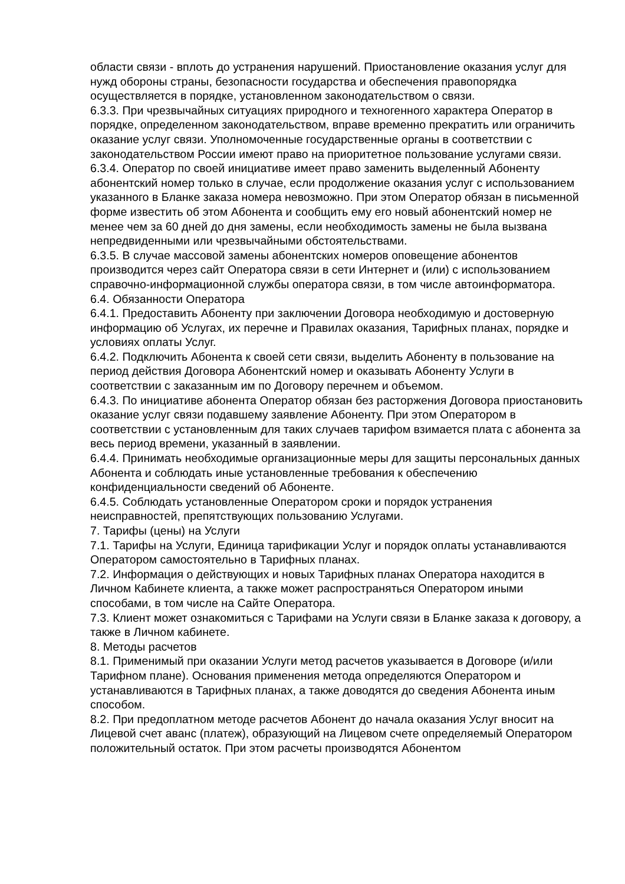области связи - вплоть до устранения нарушений. Приостановление оказания услуг для нужд обороны страны, безопасности государства и обеспечения правопорядка осуществляется в порядке, установленном законодательством о связи.
6.3.3. При чрезвычайных ситуациях природного и техногенного характера Оператор в порядке, определенном законодательством, вправе временно прекратить или ограничить оказание услуг связи. Уполномоченные государственные органы в соответствии с законодательством России имеют право на приоритетное пользование услугами связи.
6.3.4. Оператор по своей инициативе имеет право заменить выделенный Абоненту абонентский номер только в случае, если продолжение оказания услуг с использованием указанного в Бланке заказа номера невозможно. При этом Оператор обязан в письменной форме известить об этом Абонента и сообщить ему его новый абонентский номер не менее чем за 60 дней до дня замены, если необходимость замены не была вызвана непредвиденными или чрезвычайными обстоятельствами.
6.3.5. В случае массовой замены абонентских номеров оповещение абонентов производится через сайт Оператора связи в сети Интернет и (или) с использованием справочно-информационной службы оператора связи, в том числе автоинформатора.
6.4. Обязанности Оператора
6.4.1. Предоставить Абоненту при заключении Договора необходимую и достоверную информацию об Услугах, их перечне и Правилах оказания, Тарифных планах, порядке и условиях оплаты Услуг.
6.4.2. Подключить Абонента к своей сети связи, выделить Абоненту в пользование на период действия Договора Абонентский номер и оказывать Абоненту Услуги в соответствии с заказанным им по Договору перечнем и объемом.
6.4.3. По инициативе абонента Оператор обязан без расторжения Договора приостановить оказание услуг связи подавшему заявление Абоненту. При этом Оператором в соответствии с установленным для таких случаев тарифом взимается плата с абонента за весь период времени, указанный в заявлении.
6.4.4. Принимать необходимые организационные меры для защиты персональных данных Абонента и соблюдать иные установленные требования к обеспечению конфиденциальности сведений об Абоненте.
6.4.5. Соблюдать установленные Оператором сроки и порядок устранения неисправностей, препятствующих пользованию Услугами.
7. Тарифы (цены) на Услуги
7.1. Тарифы на Услуги, Единица тарификации Услуг и порядок оплаты устанавливаются Оператором самостоятельно в Тарифных планах.
7.2. Информация о действующих и новых Тарифных планах Оператора находится в Личном Кабинете клиента, а также может распространяться Оператором иными способами, в том числе на Сайте Оператора.
7.3. Клиент может ознакомиться с Тарифами на Услуги связи в Бланке заказа к договору, а также в Личном кабинете.
8. Методы расчетов
8.1. Применимый при оказании Услуги метод расчетов указывается в Договоре (и/или Тарифном плане). Основания применения метода определяются Оператором и устанавливаются в Тарифных планах, а также доводятся до сведения Абонента иным способом.
8.2. При предоплатном методе расчетов Абонент до начала оказания Услуг вносит на Лицевой счет аванс (платеж), образующий на Лицевом счете определяемый Оператором положительный остаток. При этом расчеты производятся Абонентом